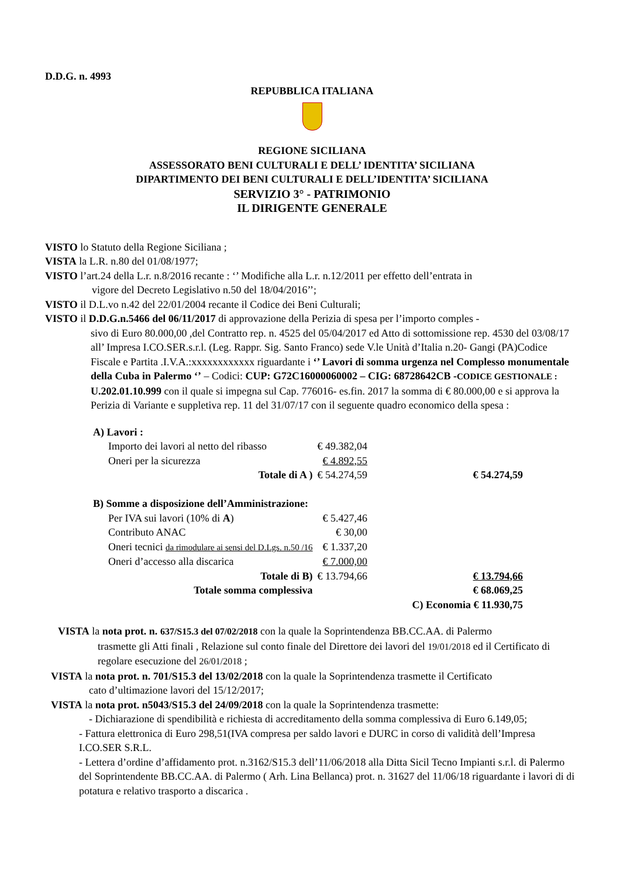D.D.G. n. 4993
REPUBBLICA ITALIANA
REGIONE SICILIANA
ASSESSORATO BENI CULTURALI E DELL’ IDENTITA’ SICILIANA
DIPARTIMENTO DEI BENI CULTURALI E DELL’IDENTITA’ SICILIANA
SERVIZIO 3° - PATRIMONIO
IL DIRIGENTE GENERALE
VISTO lo Statuto della Regione Siciliana ;
VISTA la L.R. n.80 del 01/08/1977;
VISTO l’art.24 della L.r. n.8/2016 recante : ‘’ Modifiche alla L.r. n.12/2011 per effetto dell’entrata in
vigore del Decreto Legislativo n.50 del 18/04/2016’’;
VISTO il D.L.vo n.42 del 22/01/2004 recante il Codice dei Beni Culturali;
VISTO il D.D.G.n.5466 del 06/11/2017 di approvazione della Perizia di spesa per l’importo comples -
sivo di Euro 80.000,00 ,del Contratto rep. n. 4525 del 05/04/2017 ed Atto di sottomissione rep. 4530 del 03/08/17 all’ Impresa I.CO.SER.s.r.l. (Leg. Rappr. Sig. Santo Franco) sede V.le Unità d’Italia n.20- Gangi (PA)Codice Fiscale e Partita .I.V.A.:xxxxxxxxxxxx riguardante i ‘’ Lavori di somma urgenza nel Complesso monumentale della Cuba in Palermo ‘’ – Codici: CUP: G72C16000060002 – CIG: 68728642CB -CODICE GESTIONALE : U.202.01.10.999 con il quale si impegna sul Cap. 776016- es.fin. 2017 la somma di € 80.000,00 e si approva la Perizia di Variante e suppletiva rep. 11 del 31/07/17 con il seguente quadro economico della spesa :
| A) Lavori : | | | |
| Importo dei lavori al netto del ribasso | € 49.382,04 | | |
| Oneri per la sicurezza | € 4.892,55 | | |
| Totale di A ) | € 54.274,59 | | € 54.274,59 |
| B) Somme a disposizione dell’Amministrazione: | | | |
| Per IVA sui lavori (10% di A ) | € 5.427,46 | | |
| Contributo ANAC | € 30,00 | | |
| Oneri tecnici da rimodulare ai sensi del D.Lgs. n.50 /16 | € 1.337,20 | | |
| Oneri d’accesso alla discarica | € 7.000,00 | | |
| Totale di B) | € 13.794,66 | | € 13.794,66 |
| Totale somma complessiva | | | € 68.069,25 |
| | | | C) Economia € 11.930,75 |
VISTA la nota prot. n. 637/S15.3 del 07/02/2018 con la quale la Soprintendenza BB.CC.AA. di Palermo
trasmette gli Atti finali , Relazione sul conto finale del Direttore dei lavori del 19/01/2018 ed il Certificato di regolare esecuzione del 26/01/2018 ;
VISTA la nota prot. n. 701/S15.3 del 13/02/2018 con la quale la Soprintendenza trasmette il Certificato
cato d’ultimazione lavori del 15/12/2017;
VISTA la nota prot. n5043/S15.3 del 24/09/2018 con la quale la Soprintendenza trasmette:
- Dichiarazione di spendibilità e richiesta di accreditamento della somma complessiva di Euro 6.149,05;
- Fattura elettronica di Euro 298,51(IVA compresa per saldo lavori e DURC in corso di validità dell’Impresa I.CO.SER S.R.L.
- Lettera d’ordine d’affidamento prot. n.3162/S15.3 dell’11/06/2018 alla Ditta Sicil Tecno Impianti s.r.l. di Palermo del Soprintendente BB.CC.AA. di Palermo ( Arh. Lina Bellanca) prot. n. 31627 del 11/06/18 riguardante i lavori di di potatura e relativo trasporto a discarica .